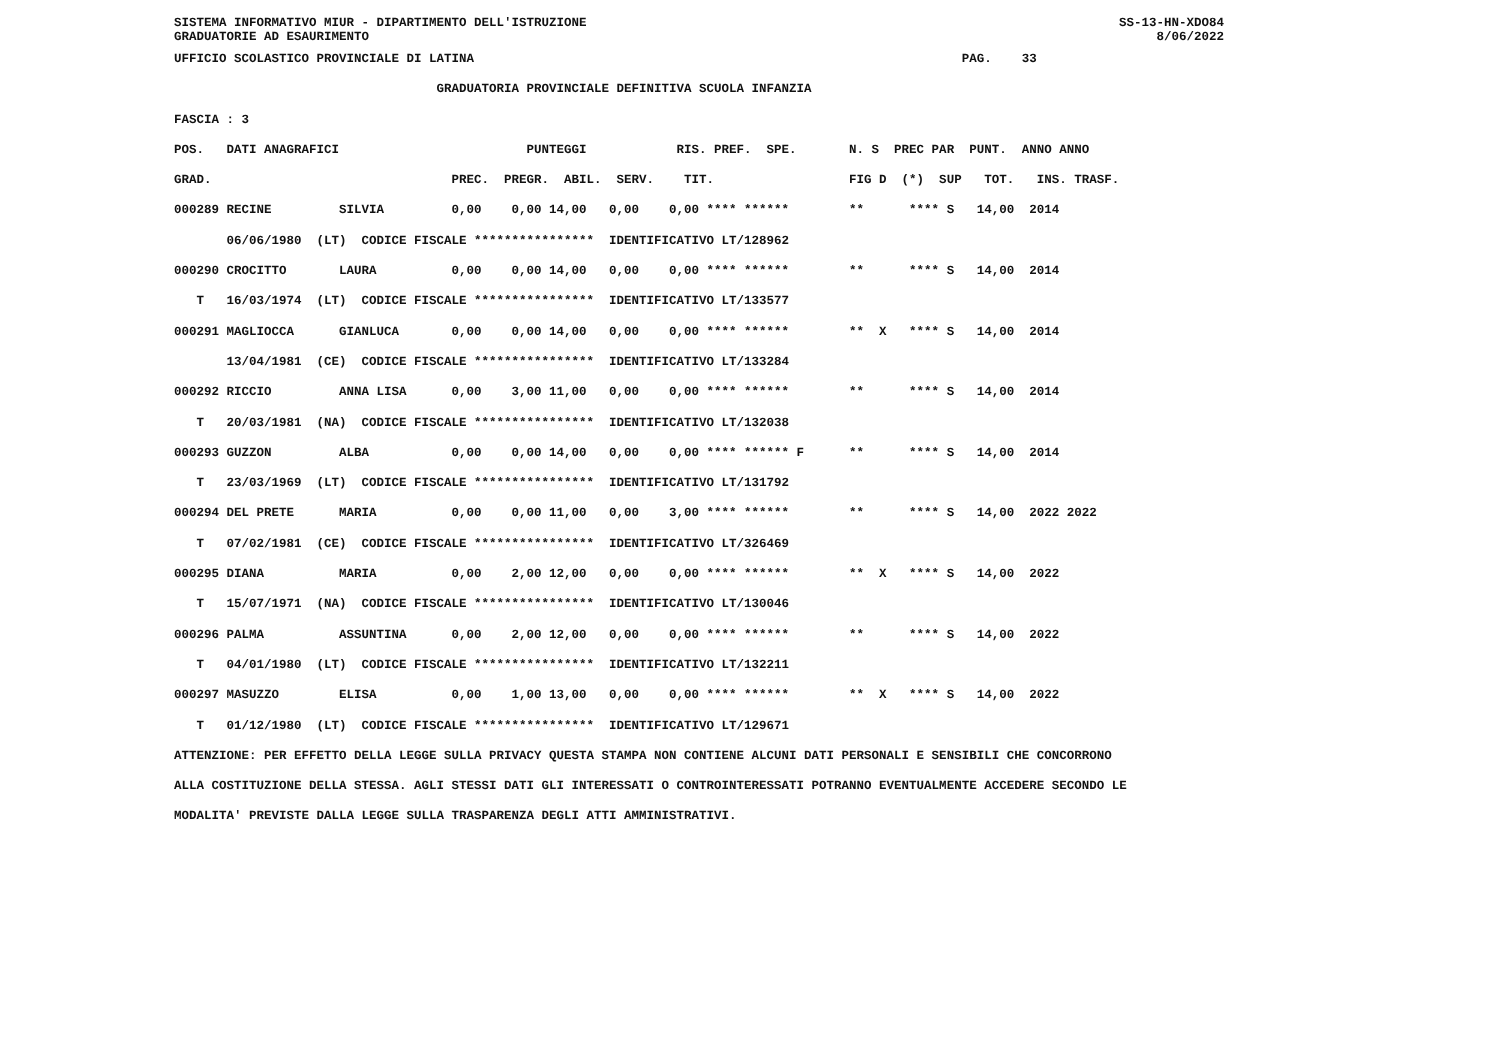SISTEMA INFORMATIVO MIUR - DIPARTIMENTO DELL'ISTRUZIONE SS-13-HN-XDO84
GRADUATORIE AD ESAURIMENTO 8/06/2022
UFFICIO SCOLASTICO PROVINCIALE DI LATINA                                                                 PAG.    33
                                   GRADUATORIA PROVINCIALE DEFINITIVA SCUOLA INFANZIA
FASCIA : 3
POS.   DATI ANAGRAFICI                         PUNTEGGI            RIS. PREF.  SPE.       N. S  PREC PAR  PUNT.  ANNO ANNO
GRAD.                                PREC.  PREGR.  ABIL.  SERV.    TIT.                  FIG D  (*)  SUP   TOT.   INS. TRASF.
000289 RECINE         SILVIA         0,00    0,00 14,00   0,00    0,00 **** ******        **      **** S   14,00  2014
       06/06/1980  (LT)  CODICE FISCALE ****************  IDENTIFICATIVO LT/128962
000290 CROCITTO       LAURA          0,00    0,00 14,00   0,00    0,00 **** ******        **      **** S   14,00  2014
   T   16/03/1974  (LT)  CODICE FISCALE ****************  IDENTIFICATIVO LT/133577
000291 MAGLIOCCA      GIANLUCA       0,00    0,00 14,00   0,00    0,00 **** ******        **  X   **** S   14,00  2014
       13/04/1981  (CE)  CODICE FISCALE ****************  IDENTIFICATIVO LT/133284
000292 RICCIO         ANNA LISA      0,00    3,00 11,00   0,00    0,00 **** ******        **      **** S   14,00  2014
   T   20/03/1981  (NA)  CODICE FISCALE ****************  IDENTIFICATIVO LT/132038
000293 GUZZON         ALBA           0,00    0,00 14,00   0,00    0,00 **** ****** F      **      **** S   14,00  2014
   T   23/03/1969  (LT)  CODICE FISCALE ****************  IDENTIFICATIVO LT/131792
000294 DEL PRETE      MARIA          0,00    0,00 11,00   0,00    3,00 **** ******        **      **** S   14,00  2022 2022
   T   07/02/1981  (CE)  CODICE FISCALE ****************  IDENTIFICATIVO LT/326469
000295 DIANA          MARIA          0,00    2,00 12,00   0,00    0,00 **** ******        **  X   **** S   14,00  2022
   T   15/07/1971  (NA)  CODICE FISCALE ****************  IDENTIFICATIVO LT/130046
000296 PALMA          ASSUNTINA      0,00    2,00 12,00   0,00    0,00 **** ******        **      **** S   14,00  2022
   T   04/01/1980  (LT)  CODICE FISCALE ****************  IDENTIFICATIVO LT/132211
000297 MASUZZO        ELISA          0,00    1,00 13,00   0,00    0,00 **** ******        **  X   **** S   14,00  2022
   T   01/12/1980  (LT)  CODICE FISCALE ****************  IDENTIFICATIVO LT/129671
ATTENZIONE: PER EFFETTO DELLA LEGGE SULLA PRIVACY QUESTA STAMPA NON CONTIENE ALCUNI DATI PERSONALI E SENSIBILI CHE CONCORRONO
ALLA COSTITUZIONE DELLA STESSA. AGLI STESSI DATI GLI INTERESSATI O CONTROINTERESSATI POTRANNO EVENTUALMENTE ACCEDERE SECONDO LE
MODALITA' PREVISTE DALLA LEGGE SULLA TRASPARENZA DEGLI ATTI AMMINISTRATIVI.